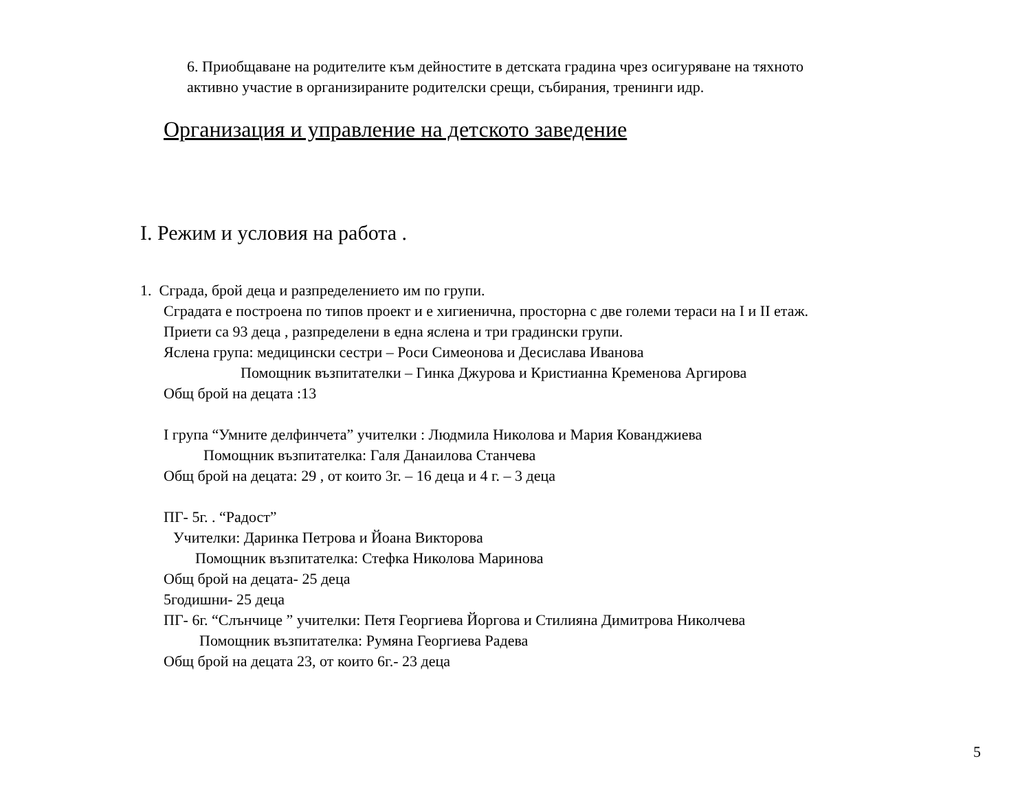6. Приобщаване на родителите към дейностите в детската градина чрез осигуряване на тяхното
активно участие в организираните родителски срещи, събирания, тренинги идр.
Организация и управление на детското заведение
I. Режим и условия на работа .
1. Сграда, брой деца и разпределението им по групи.
Сградата е построена по типов проект и е хигиенична, просторна с две големи тераси на I и II етаж.
Приети са 93 деца , разпределени в една яслена и три градински групи.
Яслена група: медицински сестри – Роси Симеонова и Десислава Иванова
Помощник възпитателки – Гинка Джурова и Кристианна Кременова Аргирова
Общ брой на децата :13
I група “Умните делфинчета” учителки : Людмила Николова и Мария Кованджиева
Помощник възпитателка: Галя Данаилова Станчева
Общ брой на децата: 29 , от които 3г. – 16 деца и 4 г. – 3 деца
ПГ- 5г. . “Радост”
Учителки: Даринка Петрова и Йоана Викторова
Помощник възпитателка: Стефка Николова Маринова
Общ брой на децата- 25 деца
5годишни- 25 деца
ПГ- 6г. “Слънчице ” учителки: Петя Георгиева Йоргова и Стилияна Димитрова Николчева
Помощник възпитателка: Румяна Георгиева Радева
Общ брой на децата 23, от които 6г.- 23 деца
5